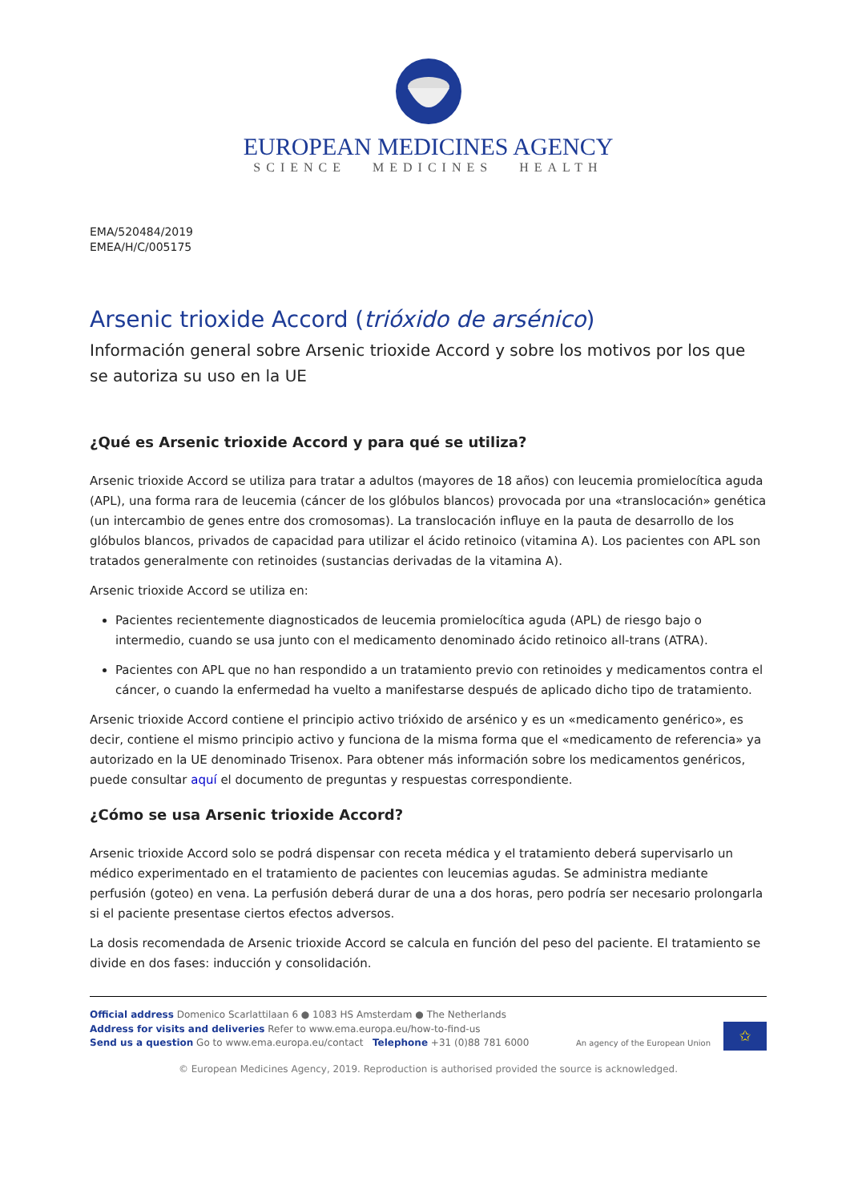EUROPEAN MEDICINES AGENCY
SCIENCE MEDICINES HEALTH
EMA/520484/2019
EMEA/H/C/005175
Arsenic trioxide Accord (trióxido de arsénico)
Información general sobre Arsenic trioxide Accord y sobre los motivos por los que se autoriza su uso en la UE
¿Qué es Arsenic trioxide Accord y para qué se utiliza?
Arsenic trioxide Accord se utiliza para tratar a adultos (mayores de 18 años) con leucemia promielocítica aguda (APL), una forma rara de leucemia (cáncer de los glóbulos blancos) provocada por una «translocación» genética (un intercambio de genes entre dos cromosomas). La translocación influye en la pauta de desarrollo de los glóbulos blancos, privados de capacidad para utilizar el ácido retinoico (vitamina A). Los pacientes con APL son tratados generalmente con retinoides (sustancias derivadas de la vitamina A).
Arsenic trioxide Accord se utiliza en:
Pacientes recientemente diagnosticados de leucemia promielocítica aguda (APL) de riesgo bajo o intermedio, cuando se usa junto con el medicamento denominado ácido retinoico all-trans (ATRA).
Pacientes con APL que no han respondido a un tratamiento previo con retinoides y medicamentos contra el cáncer, o cuando la enfermedad ha vuelto a manifestarse después de aplicado dicho tipo de tratamiento.
Arsenic trioxide Accord contiene el principio activo trióxido de arsénico y es un «medicamento genérico», es decir, contiene el mismo principio activo y funciona de la misma forma que el «medicamento de referencia» ya autorizado en la UE denominado Trisenox. Para obtener más información sobre los medicamentos genéricos, puede consultar aquí el documento de preguntas y respuestas correspondiente.
¿Cómo se usa Arsenic trioxide Accord?
Arsenic trioxide Accord solo se podrá dispensar con receta médica y el tratamiento deberá supervisarlo un médico experimentado en el tratamiento de pacientes con leucemias agudas. Se administra mediante perfusión (goteo) en vena. La perfusión deberá durar de una a dos horas, pero podría ser necesario prolongarla si el paciente presentase ciertos efectos adversos.
La dosis recomendada de Arsenic trioxide Accord se calcula en función del peso del paciente. El tratamiento se divide en dos fases: inducción y consolidación.
Official address Domenico Scarlattilaan 6 ● 1083 HS Amsterdam ● The Netherlands
Address for visits and deliveries Refer to www.ema.europa.eu/how-to-find-us
Send us a question Go to www.ema.europa.eu/contact Telephone +31 (0)88 781 6000
An agency of the European Union
✩
© European Medicines Agency, 2019. Reproduction is authorised provided the source is acknowledged.